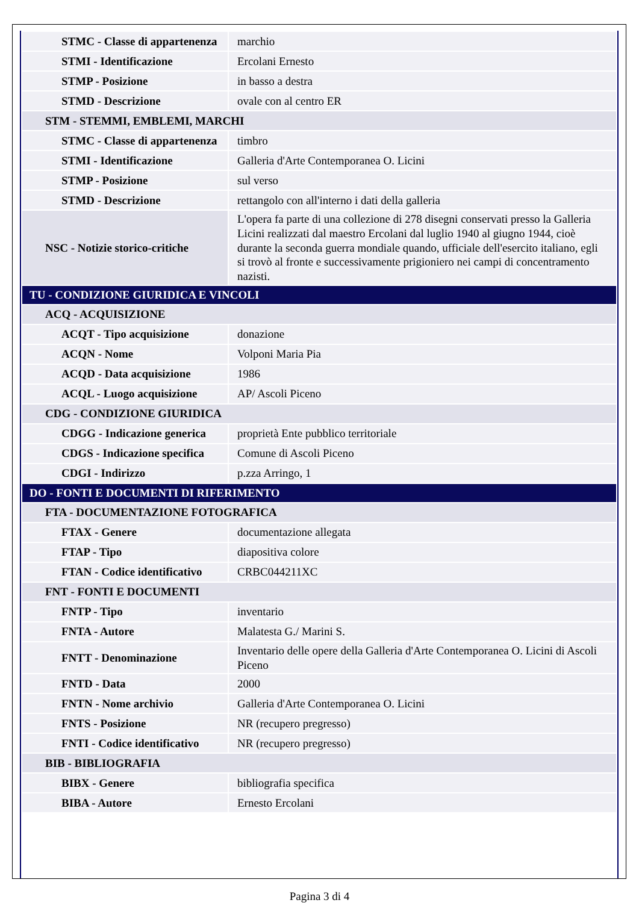| STMC - Classe di appartenenza | marchio |
| STMI - Identificazione | Ercolani Ernesto |
| STMP - Posizione | in basso a destra |
| STMD - Descrizione | ovale con al centro ER |
| STM - STEMMI, EMBLEMI, MARCHI | |
| STMC - Classe di appartenenza | timbro |
| STMI - Identificazione | Galleria d'Arte Contemporanea O. Licini |
| STMP - Posizione | sul verso |
| STMD - Descrizione | rettangolo con all'interno i dati della galleria |
| NSC - Notizie storico-critiche | L'opera fa parte di una collezione di 278 disegni conservati presso la Galleria Licini realizzati dal maestro Ercolani dal luglio 1940 al giugno 1944, cioè durante la seconda guerra mondiale quando, ufficiale dell'esercito italiano, egli si trovò al fronte e successivamente prigioniero nei campi di concentramento nazisti. |
| TU - CONDIZIONE GIURIDICA E VINCOLI | |
| ACQ - ACQUISIZIONE | |
| ACQT - Tipo acquisizione | donazione |
| ACQN - Nome | Volponi Maria Pia |
| ACQD - Data acquisizione | 1986 |
| ACQL - Luogo acquisizione | AP/ Ascoli Piceno |
| CDG - CONDIZIONE GIURIDICA | |
| CDGG - Indicazione generica | proprietà Ente pubblico territoriale |
| CDGS - Indicazione specifica | Comune di Ascoli Piceno |
| CDGI - Indirizzo | p.zza Arringo, 1 |
| DO - FONTI E DOCUMENTI DI RIFERIMENTO | |
| FTA - DOCUMENTAZIONE FOTOGRAFICA | |
| FTAX - Genere | documentazione allegata |
| FTAP - Tipo | diapositiva colore |
| FTAN - Codice identificativo | CRBC044211XC |
| FNT - FONTI E DOCUMENTI | |
| FNTP - Tipo | inventario |
| FNTA - Autore | Malatesta G./ Marini S. |
| FNTT - Denominazione | Inventario delle opere della Galleria d'Arte Contemporanea O. Licini di Ascoli Piceno |
| FNTD - Data | 2000 |
| FNTN - Nome archivio | Galleria d'Arte Contemporanea O. Licini |
| FNTS - Posizione | NR (recupero pregresso) |
| FNTI - Codice identificativo | NR (recupero pregresso) |
| BIB - BIBLIOGRAFIA | |
| BIBX - Genere | bibliografia specifica |
| BIBA - Autore | Ernesto Ercolani |
Pagina 3 di 4